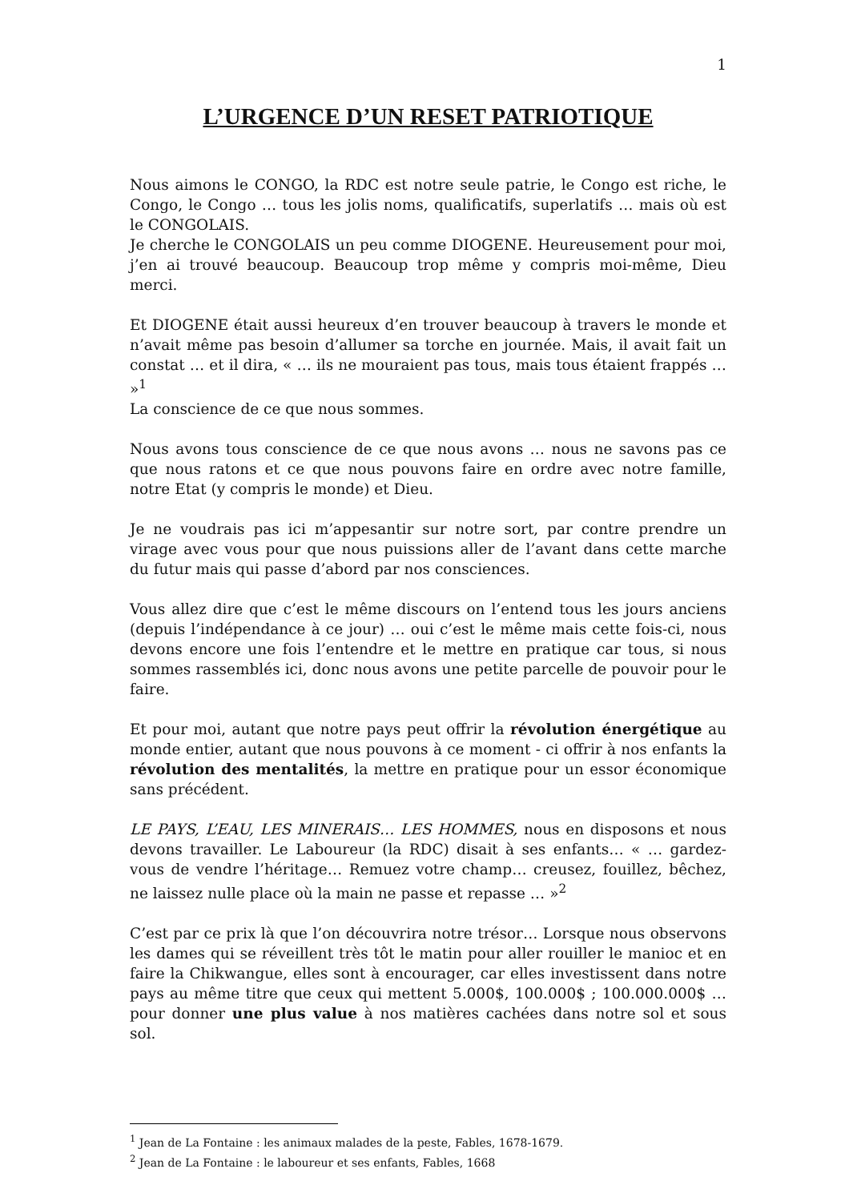1
L’URGENCE D’UN RESET PATRIOTIQUE
Nous aimons le CONGO, la RDC est notre seule patrie, le Congo est riche, le Congo, le Congo … tous les jolis noms, qualificatifs, superlatifs … mais où est le CONGOLAIS.
Je cherche le CONGOLAIS un peu comme DIOGENE. Heureusement pour moi, j’en ai trouvé beaucoup. Beaucoup trop même y compris moi-même, Dieu merci.
Et DIOGENE était aussi heureux d’en trouver beaucoup à travers le monde et n’avait même pas besoin d’allumer sa torche en journée. Mais, il avait fait un constat … et il dira, « … ils ne mouraient pas tous, mais tous étaient frappés … »<sup>1</sup>
La conscience de ce que nous sommes.
Nous avons tous conscience de ce que nous avons … nous ne savons pas ce que nous ratons et ce que nous pouvons faire en ordre avec notre famille, notre Etat (y compris le monde) et Dieu.
Je ne voudrais pas ici m’appesantir sur notre sort, par contre prendre un virage avec vous pour que nous puissions aller de l’avant dans cette marche du futur mais qui passe d’abord par nos consciences.
Vous allez dire que c’est le même discours on l’entend tous les jours anciens (depuis l’indépendance à ce jour) … oui c’est le même mais cette fois-ci, nous devons encore une fois l’entendre et le mettre en pratique car tous, si nous sommes rassemblés ici, donc nous avons une petite parcelle de pouvoir pour le faire.
Et pour moi, autant que notre pays peut offrir la révolution énergétique au monde entier, autant que nous pouvons à ce moment - ci offrir à nos enfants la révolution des mentalités, la mettre en pratique pour un essor économique sans précédent.
LE PAYS, L’EAU, LES MINERAIS… LES HOMMES, nous en disposons et nous devons travailler. Le Laboureur (la RDC) disait à ses enfants… « … gardez-vous de vendre l’héritage… Remuez votre champ… creusez, fouillez, bêchez, ne laissez nulle place où la main ne passe et repasse … »<sup>2</sup>
C’est par ce prix là que l’on découvrira notre trésor… Lorsque nous observons les dames qui se réveillent très tôt le matin pour aller rouiller le manioc et en faire la Chikwangue, elles sont à encourager, car elles investissent dans notre pays au même titre que ceux qui mettent 5.000$, 100.000$ ; 100.000.000$ … pour donner une plus value à nos matières cachées dans notre sol et sous sol.
<sup>1</sup> Jean de La Fontaine : les animaux malades de la peste, Fables, 1678-1679.
<sup>2</sup> Jean de La Fontaine : le laboureur et ses enfants, Fables, 1668